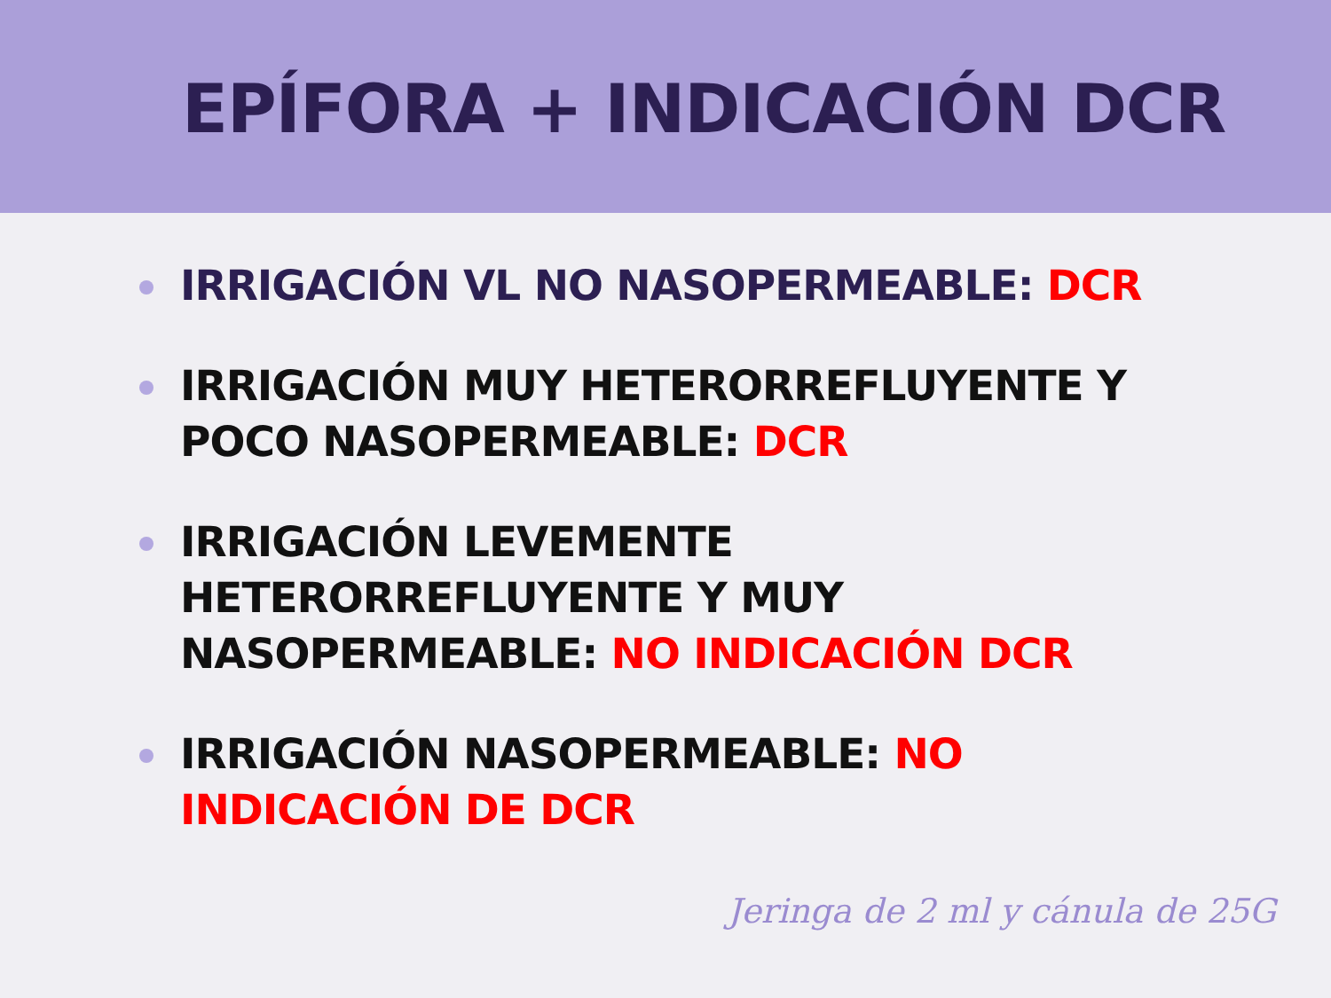EPÍFORA + INDICACIÓN DCR
IRRIGACIÓN VL NO NASOPERMEABLE: DCR
IRRIGACIÓN MUY HETERORREFLUYENTE Y POCO NASOPERMEABLE: DCR
IRRIGACIÓN LEVEMENTE HETERORREFLUYENTE Y MUY NASOPERMEABLE: NO INDICACIÓN DCR
IRRIGACIÓN NASOPERMEABLE: NO INDICACIÓN DE DCR
Jeringa de 2 ml y cánula de 25G